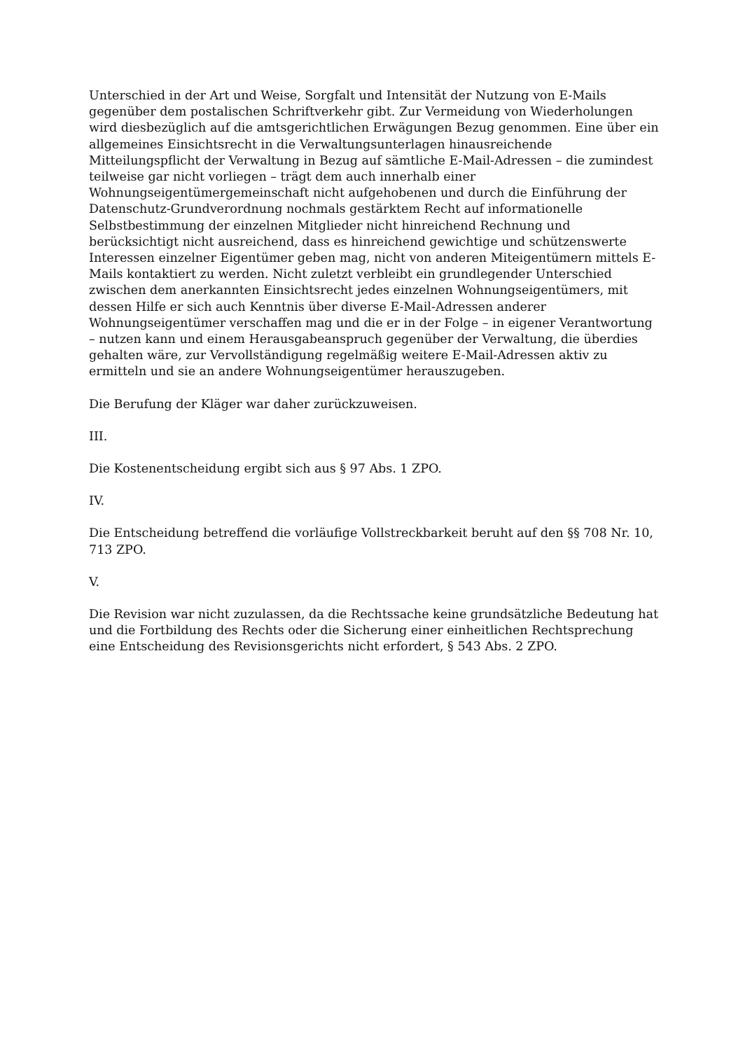Unterschied in der Art und Weise, Sorgfalt und Intensität der Nutzung von E-Mails gegenüber dem postalischen Schriftverkehr gibt. Zur Vermeidung von Wiederholungen wird diesbezüglich auf die amtsgerichtlichen Erwägungen Bezug genommen. Eine über ein allgemeines Einsichtsrecht in die Verwaltungsunterlagen hinausreichende Mitteilungspflicht der Verwaltung in Bezug auf sämtliche E-Mail-Adressen – die zumindest teilweise gar nicht vorliegen – trägt dem auch innerhalb einer Wohnungseigentümergemeinschaft nicht aufgehobenen und durch die Einführung der Datenschutz-Grundverordnung nochmals gestärktem Recht auf informationelle Selbstbestimmung der einzelnen Mitglieder nicht hinreichend Rechnung und berücksichtigt nicht ausreichend, dass es hinreichend gewichtige und schützenswerte Interessen einzelner Eigentümer geben mag, nicht von anderen Miteigentümern mittels E-Mails kontaktiert zu werden. Nicht zuletzt verbleibt ein grundlegender Unterschied zwischen dem anerkannten Einsichtsrecht jedes einzelnen Wohnungseigentümers, mit dessen Hilfe er sich auch Kenntnis über diverse E-Mail-Adressen anderer Wohnungseigentümer verschaffen mag und die er in der Folge – in eigener Verantwortung – nutzen kann und einem Herausgabeanspruch gegenüber der Verwaltung, die überdies gehalten wäre, zur Vervollständigung regelmäßig weitere E-Mail-Adressen aktiv zu ermitteln und sie an andere Wohnungseigentümer herauszugeben.
Die Berufung der Kläger war daher zurückzuweisen.
III.
Die Kostenentscheidung ergibt sich aus § 97 Abs. 1 ZPO.
IV.
Die Entscheidung betreffend die vorläufige Vollstreckbarkeit beruht auf den §§ 708 Nr. 10, 713 ZPO.
V.
Die Revision war nicht zuzulassen, da die Rechtssache keine grundsätzliche Bedeutung hat und die Fortbildung des Rechts oder die Sicherung einer einheitlichen Rechtsprechung eine Entscheidung des Revisionsgerichts nicht erfordert, § 543 Abs. 2 ZPO.